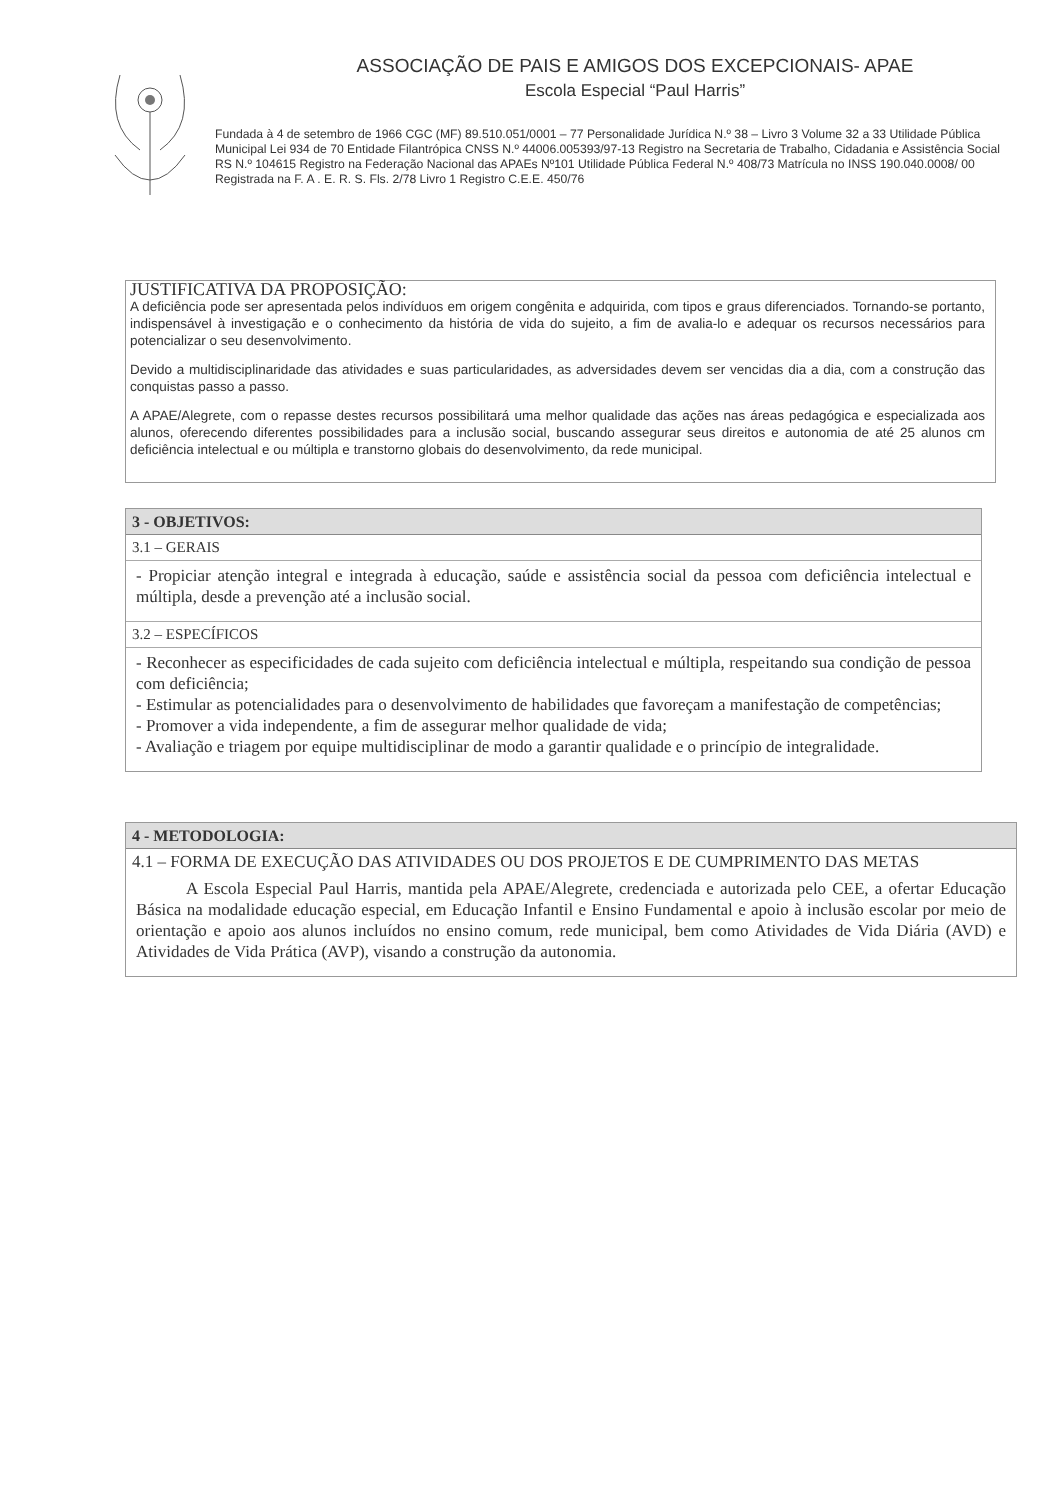ASSOCIAÇÃO DE PAIS E AMIGOS DOS EXCEPCIONAIS- APAE
Escola Especial “Paul Harris”
Fundada à 4 de setembro de 1966 CGC (MF) 89.510.051/0001 – 77 Personalidade Jurídica N.º 38 – Livro 3 Volume 32 a 33 Utilidade Pública Municipal Lei 934 de 70 Entidade Filantrópica CNSS N.º 44006.005393/97-13 Registro na Secretaria de Trabalho, Cidadania e Assistência Social RS N.º 104615 Registro na Federação Nacional das APAEs Nº101 Utilidade Pública Federal N.º 408/73 Matrícula no INSS 190.040.0008/ 00 Registrada na F. A . E. R. S. Fls. 2/78 Livro 1 Registro C.E.E. 450/76
JUSTIFICATIVA DA PROPOSIÇÃO:
A deficiência pode ser apresentada pelos indivíduos em origem congênita e adquirida, com tipos e graus diferenciados. Tornando-se portanto, indispensável à investigação e o conhecimento da história de vida do sujeito, a fim de avalia-lo e adequar os recursos necessários para potencializar o seu desenvolvimento.
Devido a multidisciplinaridade das atividades e suas particularidades, as adversidades devem ser vencidas dia a dia, com a construção das conquistas passo a passo.
A APAE/Alegrete, com o repasse destes recursos possibilitará uma melhor qualidade das ações nas áreas pedagógica e especializada aos alunos, oferecendo diferentes possibilidades para a inclusão social, buscando assegurar seus direitos e autonomia de até 25 alunos cm deficiência intelectual e ou múltipla e transtorno globais do desenvolvimento, da rede municipal.
3 - OBJETIVOS:
3.1 – GERAIS
- Propiciar atenção integral e integrada à educação, saúde e assistência social da pessoa com deficiência intelectual e múltipla, desde a prevenção até a inclusão social.
3.2 – ESPECÍFICOS
- Reconhecer as especificidades de cada sujeito com deficiência intelectual e múltipla, respeitando sua condição de pessoa com deficiência;
- Estimular as potencialidades para o desenvolvimento de habilidades que favoreçam a manifestação de competências;
- Promover a vida independente, a fim de assegurar melhor qualidade de vida;
- Avaliação e triagem por equipe multidisciplinar de modo a garantir qualidade e o princípio de integralidade.
4 - METODOLOGIA:
4.1 – FORMA DE EXECUÇÃO DAS ATIVIDADES OU DOS PROJETOS E DE CUMPRIMENTO DAS METAS
A Escola Especial Paul Harris, mantida pela APAE/Alegrete, credenciada e autorizada pelo CEE, a ofertar Educação Básica na modalidade educação especial, em Educação Infantil e Ensino Fundamental e apoio à inclusão escolar por meio de orientação e apoio aos alunos incluídos no ensino comum, rede municipal, bem como Atividades de Vida Diária (AVD) e Atividades de Vida Prática (AVP), visando a construção da autonomia.